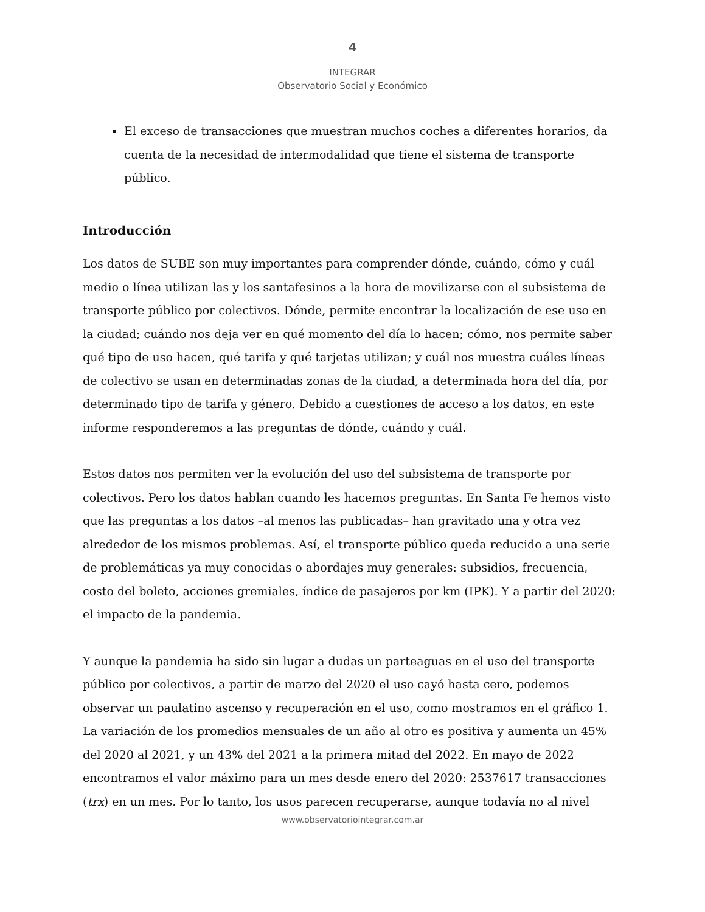4
INTEGRAR
Observatorio Social y Económico
El exceso de transacciones que muestran muchos coches a diferentes horarios, da cuenta de la necesidad de intermodalidad que tiene el sistema de transporte público.
Introducción
Los datos de SUBE son muy importantes para comprender dónde, cuándo, cómo y cuál medio o línea utilizan las y los santafesinos a la hora de movilizarse con el subsistema de transporte público por colectivos. Dónde, permite encontrar la localización de ese uso en la ciudad; cuándo nos deja ver en qué momento del día lo hacen; cómo, nos permite saber qué tipo de uso hacen, qué tarifa y qué tarjetas utilizan; y cuál nos muestra cuáles líneas de colectivo se usan en determinadas zonas de la ciudad, a determinada hora del día, por determinado tipo de tarifa y género. Debido a cuestiones de acceso a los datos, en este informe responderemos a las preguntas de dónde, cuándo y cuál.
Estos datos nos permiten ver la evolución del uso del subsistema de transporte por colectivos. Pero los datos hablan cuando les hacemos preguntas. En Santa Fe hemos visto que las preguntas a los datos –al menos las publicadas– han gravitado una y otra vez alrededor de los mismos problemas. Así, el transporte público queda reducido a una serie de problemáticas ya muy conocidas o abordajes muy generales: subsidios, frecuencia, costo del boleto, acciones gremiales, índice de pasajeros por km (IPK). Y a partir del 2020: el impacto de la pandemia.
Y aunque la pandemia ha sido sin lugar a dudas un parteaguas en el uso del transporte público por colectivos, a partir de marzo del 2020 el uso cayó hasta cero, podemos observar un paulatino ascenso y recuperación en el uso, como mostramos en el gráfico 1. La variación de los promedios mensuales de un año al otro es positiva y aumenta un 45% del 2020 al 2021, y un 43% del 2021 a la primera mitad del 2022. En mayo de 2022 encontramos el valor máximo para un mes desde enero del 2020: 2537617 transacciones (trx) en un mes. Por lo tanto, los usos parecen recuperarse, aunque todavía no al nivel
www.observatoriointegrar.com.ar